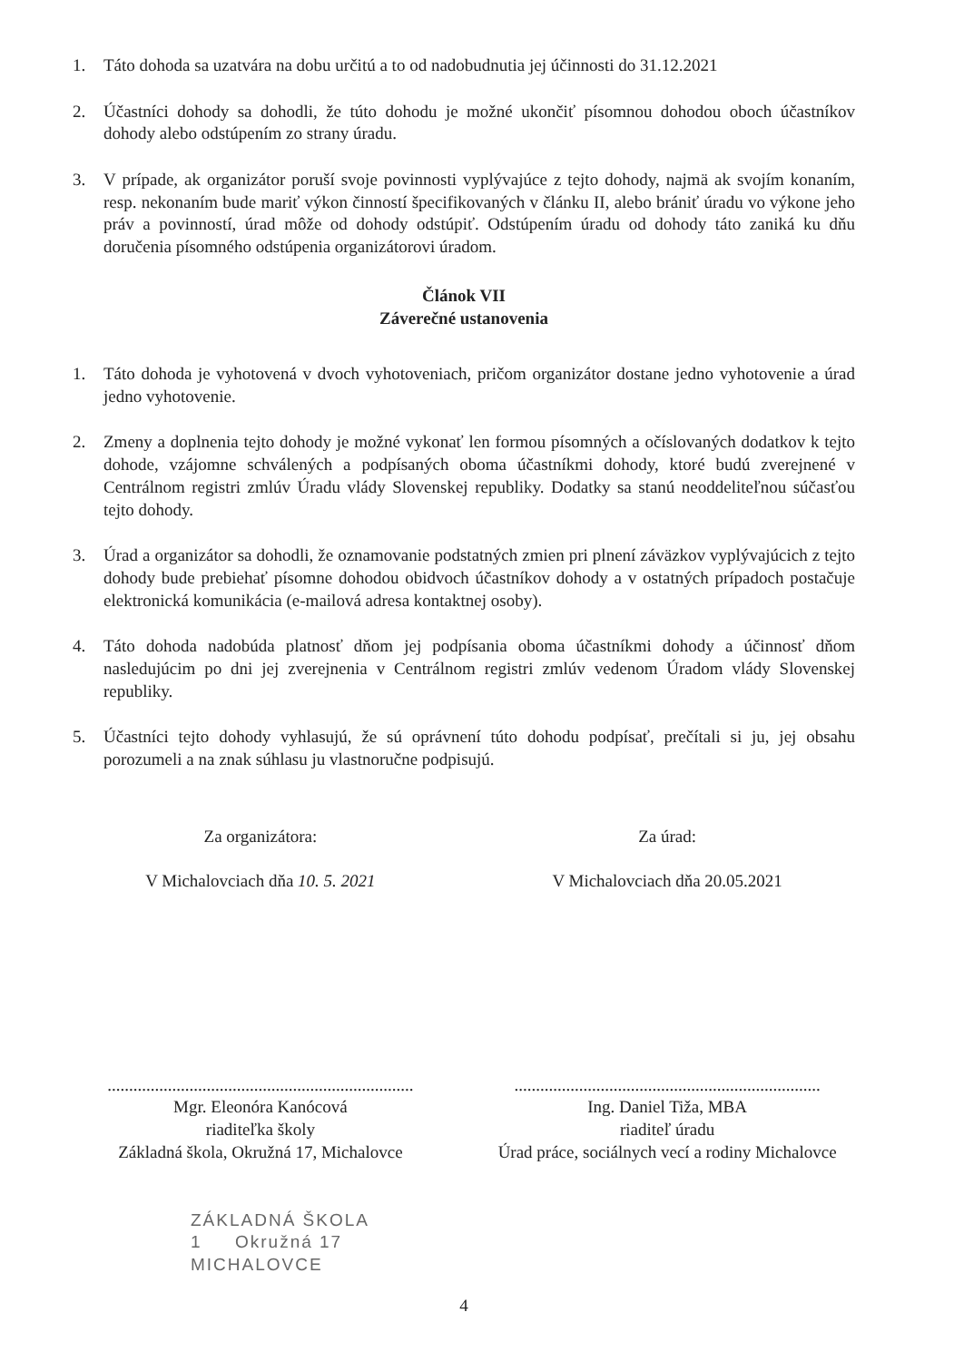1. Táto dohoda sa uzatvára na dobu určitú a to od nadobudnutia jej účinnosti do 31.12.2021
2. Účastníci dohody sa dohodli, že túto dohodu je možné ukončiť písomnou dohodou oboch účastníkov dohody alebo odstúpením zo strany úradu.
3. V prípade, ak organizátor poruší svoje povinnosti vyplývajúce z tejto dohody, najmä ak svojím konaním, resp. nekonaním bude mariť výkon činností špecifikovaných v článku II, alebo brániť úradu vo výkone jeho práv a povinností, úrad môže od dohody odstúpiť. Odstúpením úradu od dohody táto zaniká ku dňu doručenia písomného odstúpenia organizátorovi úradom.
Článok VII
Záverečné ustanovenia
1. Táto dohoda je vyhotovená v dvoch vyhotoveniach, pričom organizátor dostane jedno vyhotovenie a úrad jedno vyhotovenie.
2. Zmeny a doplnenia tejto dohody je možné vykonať len formou písomných a očíslovaných dodatkov k tejto dohode, vzájomne schválených a podpísaných oboma účastníkmi dohody, ktoré budú zverejnené v Centrálnom registri zmlúv Úradu vlády Slovenskej republiky. Dodatky sa stanú neoddeliteľnou súčasťou tejto dohody.
3. Úrad a organizátor sa dohodli, že oznamovanie podstatných zmien pri plnení záväzkov vyplývajúcich z tejto dohody bude prebiehať písomne dohodou obidvoch účastníkov dohody a v ostatných prípadoch postačuje elektronická komunikácia (e-mailová adresa kontaktnej osoby).
4. Táto dohoda nadobúda platnosť dňom jej podpísania oboma účastníkmi dohody a účinnosť dňom nasledujúcim po dni jej zverejnenia v Centrálnom registri zmlúv vedenom Úradom vlády Slovenskej republiky.
5. Účastníci tejto dohody vyhlasujú, že sú oprávnení túto dohodu podpísať, prečítali si ju, jej obsahu porozumeli a na znak súhlasu ju vlastnoručne podpisujú.
Za organizátora:
V Michalovciach dňa 10. 5. 2021
.......................................................................
Mgr. Eleonóra Kanócová
riaditeľka školy
Základná škola, Okružná 17, Michalovce
Za úrad:
V Michalovciach dňa 20.05.2021
.......................................................................
Ing. Daniel Tiža, MBA
riaditeľ úradu
Úrad práce, sociálnych vecí a rodiny Michalovce
ZÁKLADNÁ ŠKOLA
1 Okružná 17
MICHALOVCE
4